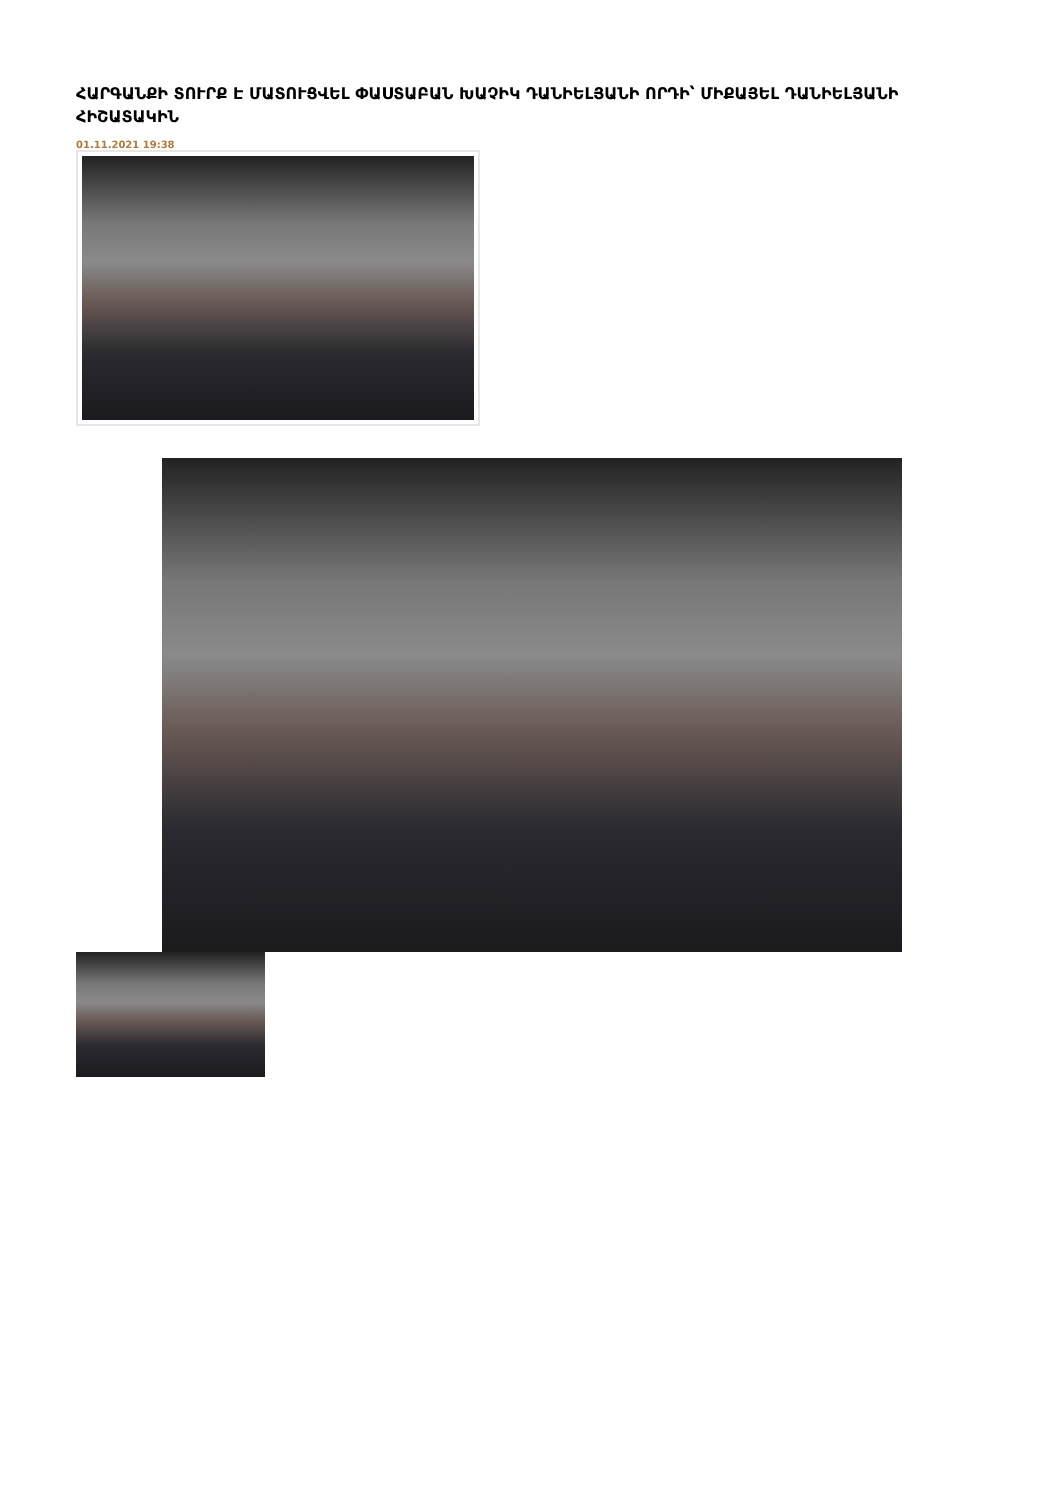ՀԱՐԳԱՆՔԻ ՏՈՒՐՔ Է ՄԱՏՈՒՑՎԵԼ ՓԱՍՏԱԲԱՆ ԽԱՉԻԿ ԴԱՆԻԵԼՅԱՆԻ ՈՐԴԻ՝ ՄԻՔԱՅԵԼ ԴԱՆԻԵԼՅԱՆԻ ՀԻՇԱՏԱԿԻՆ
01.11.2021 19:38